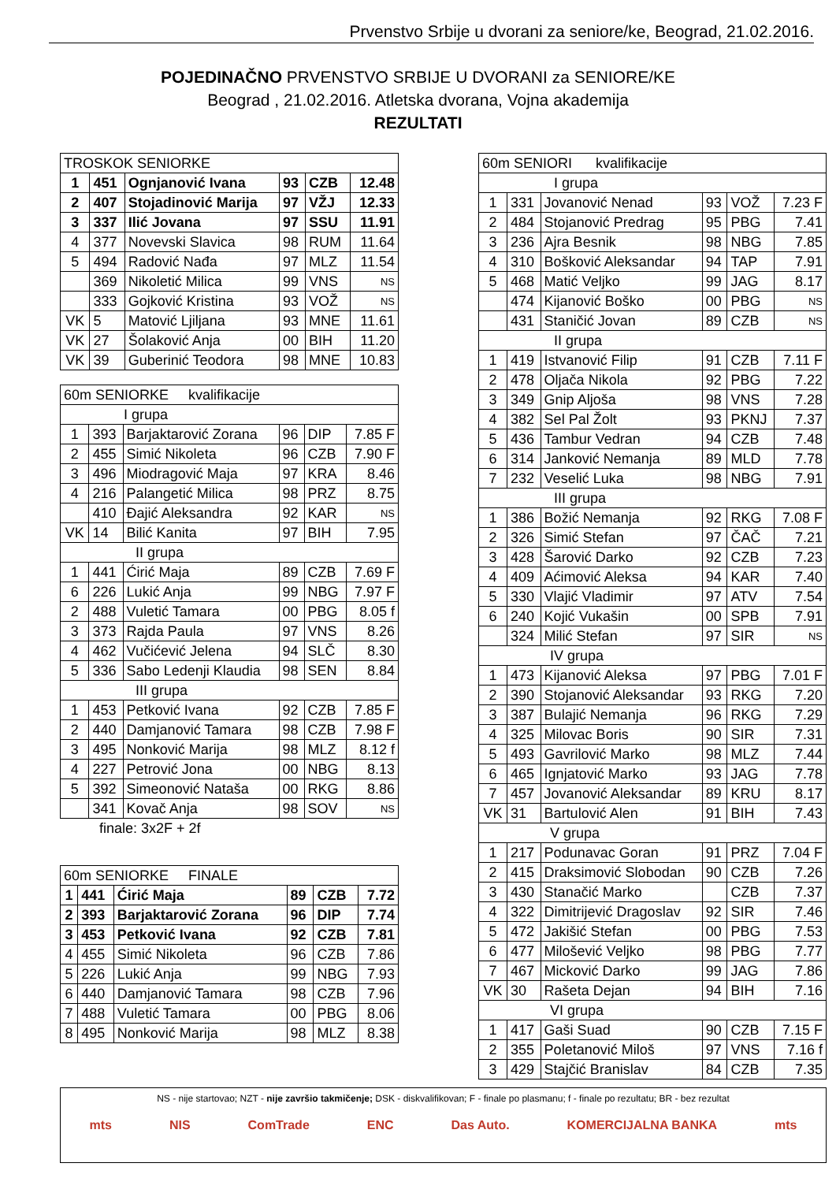Prvenstvo Srbije u dvorani za seniore/ke, Beograd, 21.02.2016.
POJEDINAČNO PRVENSTVO SRBIJE U DVORANI za SENIORE/KE
Beograd , 21.02.2016. Atletska dvorana, Vojna akademija
REZULTATI
| TROSKOK SENIORKE | | | | | |
| 1 | 451 | Ognjanović Ivana | 93 | CZB | 12.48 |
| 2 | 407 | Stojadinović Marija | 97 | VŽJ | 12.33 |
| 3 | 337 | Ilić Jovana | 97 | SSU | 11.91 |
| 4 | 377 | Novevski Slavica | 98 | RUM | 11.64 |
| 5 | 494 | Radović Nađa | 97 | MLZ | 11.54 |
| | 369 | Nikoletić Milica | 99 | VNS | NS |
| | 333 | Gojković Kristina | 93 | VOŽ | NS |
| VK | 5 | Matović Ljiljana | 93 | MNE | 11.61 |
| VK | 27 | Šolaković Anja | 00 | BIH | 11.20 |
| VK | 39 | Guberinić Teodora | 98 | MNE | 10.83 |
| 60m SENIORKE kvalifikacije | | | | | |
| I grupa | | | | | |
| 1 | 393 | Barjaktarović Zorana | 96 | DIP | 7.85 F |
| 2 | 455 | Simić Nikoleta | 96 | CZB | 7.90 F |
| 3 | 496 | Miodragović Maja | 97 | KRA | 8.46 |
| 4 | 216 | Palangetić Milica | 98 | PRZ | 8.75 |
| | 410 | Đajić Aleksandra | 92 | KAR | NS |
| VK | 14 | Bilić Kanita | 97 | BIH | 7.95 |
| II grupa | | | | | |
| 1 | 441 | Ćirić Maja | 89 | CZB | 7.69 F |
| 6 | 226 | Lukić Anja | 99 | NBG | 7.97 F |
| 2 | 488 | Vuletić Tamara | 00 | PBG | 8.05 f |
| 3 | 373 | Rajda Paula | 97 | VNS | 8.26 |
| 4 | 462 | Vučićević Jelena | 94 | SLČ | 8.30 |
| 5 | 336 | Sabo Ledenji Klaudia | 98 | SEN | 8.84 |
| III grupa | | | | | |
| 1 | 453 | Petković Ivana | 92 | CZB | 7.85 F |
| 2 | 440 | Damjanović Tamara | 98 | CZB | 7.98 F |
| 3 | 495 | Nonković Marija | 98 | MLZ | 8.12 f |
| 4 | 227 | Petrović Jona | 00 | NBG | 8.13 |
| 5 | 392 | Simeonović Nataša | 00 | RKG | 8.86 |
| | 341 | Kovač Anja | 98 | SOV | NS |
finale: 3x2F + 2f
| 60m SENIORKE FINALE | | | | | |
| 1 | 441 | Ćirić Maja | 89 | CZB | 7.72 |
| 2 | 393 | Barjaktarović Zorana | 96 | DIP | 7.74 |
| 3 | 453 | Petković Ivana | 92 | CZB | 7.81 |
| 4 | 455 | Simić Nikoleta | 96 | CZB | 7.86 |
| 5 | 226 | Lukić Anja | 99 | NBG | 7.93 |
| 6 | 440 | Damjanović Tamara | 98 | CZB | 7.96 |
| 7 | 488 | Vuletić Tamara | 00 | PBG | 8.06 |
| 8 | 495 | Nonković Marija | 98 | MLZ | 8.38 |
| 60m SENIORI kvalifikacije | | | | | |
| I grupa | | | | | |
| 1 | 331 | Jovanović Nenad | 93 | VOŽ | 7.23 F |
| 2 | 484 | Stojanović Predrag | 95 | PBG | 7.41 |
| 3 | 236 | Ajra Besnik | 98 | NBG | 7.85 |
| 4 | 310 | Bošković Aleksandar | 94 | TAP | 7.91 |
| 5 | 468 | Matić Veljko | 99 | JAG | 8.17 |
| | 474 | Kijanović Boško | 00 | PBG | NS |
| | 431 | Staničić Jovan | 89 | CZB | NS |
| II grupa | | | | | |
| 1 | 419 | Istvanović Filip | 91 | CZB | 7.11 F |
| 2 | 478 | Oljača Nikola | 92 | PBG | 7.22 |
| 3 | 349 | Gnip Aljoša | 98 | VNS | 7.28 |
| 4 | 382 | Sel Pal Žolt | 93 | PKNJ | 7.37 |
| 5 | 436 | Tambur Vedran | 94 | CZB | 7.48 |
| 6 | 314 | Janković Nemanja | 89 | MLD | 7.78 |
| 7 | 232 | Veselić Luka | 98 | NBG | 7.91 |
| III grupa | | | | | |
| 1 | 386 | Božić Nemanja | 92 | RKG | 7.08 F |
| 2 | 326 | Simić Stefan | 97 | ČAČ | 7.21 |
| 3 | 428 | Šarović Darko | 92 | CZB | 7.23 |
| 4 | 409 | Aćimović Aleksa | 94 | KAR | 7.40 |
| 5 | 330 | Vlajić Vladimir | 97 | ATV | 7.54 |
| 6 | 240 | Kojić Vukašin | 00 | SPB | 7.91 |
| | 324 | Milić Stefan | 97 | SIR | NS |
| IV grupa | | | | | |
| 1 | 473 | Kijanović Aleksa | 97 | PBG | 7.01 F |
| 2 | 390 | Stojanović Aleksandar | 93 | RKG | 7.20 |
| 3 | 387 | Bulajić Nemanja | 96 | RKG | 7.29 |
| 4 | 325 | Milovac Boris | 90 | SIR | 7.31 |
| 5 | 493 | Gavrilović Marko | 98 | MLZ | 7.44 |
| 6 | 465 | Ignjatović Marko | 93 | JAG | 7.78 |
| 7 | 457 | Jovanović Aleksandar | 89 | KRU | 8.17 |
| VK | 31 | Bartulović Alen | 91 | BIH | 7.43 |
| V grupa | | | | | |
| 1 | 217 | Podunavac Goran | 91 | PRZ | 7.04 F |
| 2 | 415 | Draksimović Slobodan | 90 | CZB | 7.26 |
| 3 | 430 | Stanačić Marko | | CZB | 7.37 |
| 4 | 322 | Dimitrijević Dragoslav | 92 | SIR | 7.46 |
| 5 | 472 | Jakišić Stefan | 00 | PBG | 7.53 |
| 6 | 477 | Milošević Veljko | 98 | PBG | 7.77 |
| 7 | 467 | Micković Darko | 99 | JAG | 7.86 |
| VK | 30 | Rašeta Dejan | 94 | BIH | 7.16 |
| VI grupa | | | | | |
| 1 | 417 | Gaši Suad | 90 | CZB | 7.15 F |
| 2 | 355 | Poletanović Miloš | 97 | VNS | 7.16 f |
| 3 | 429 | Stajčić Branislav | 84 | CZB | 7.35 |
NS - nije startovao; NZT - nije završio takmičenje; DSK - diskvalifikovan; F - finale po plasmanu; f - finale po rezultatu; BR - bez rezultat
mts NIS ComTrade ENC Das Auto. KOMERCIJALNA BANKA mts